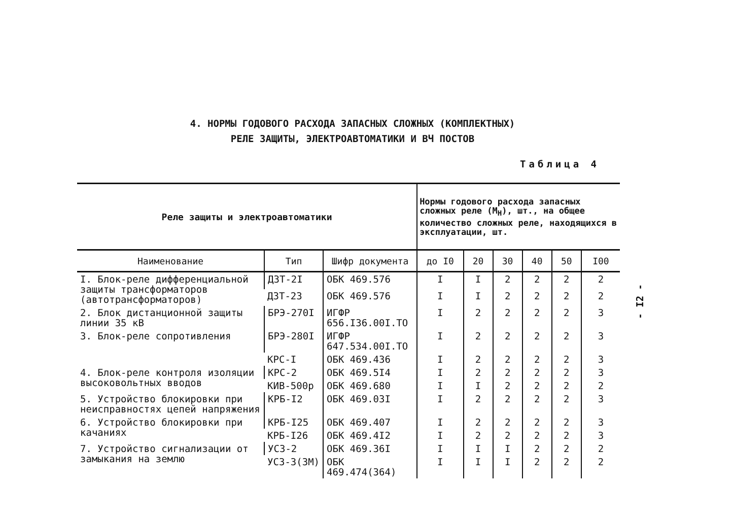4. НОРМЫ ГОДОВОГО РАСХОДА ЗАПАСНЫХ СЛОЖНЫХ (КОМПЛЕКТНЫХ)
РЕЛЕ ЗАЩИТЫ, ЭЛЕКТРОАВТОМАТИКИ И ВЧ ПОСТОВ
Таблица 4
- I2 -
| Реле защиты и электроавтоматики | | | Нормы годового расхода запасных сложных реле (М<sub>Н</sub>), шт., на общее количество сложных реле, находящихся в эксплуатации, шт. | | | | | |
| --- | --- | --- | --- | --- | --- | --- | --- | --- |
| Наименование | Тип | Шифр документа | до I0 | 20 | 30 | 40 | 50 | I00 |
| I. Блок-реле дифференциальной защиты трансформаторов (автотрансформаторов) | ДЗТ-2I | ОБК 469.576 | I | I | 2 | 2 | 2 | 2 |
| | ДЗТ-23 | ОБК 469.576 | I | I | 2 | 2 | 2 | 2 |
| 2. Блок дистанционной защиты линии 35 кВ | БРЭ-270I | ИГФР 656.I36.00I.ТО | I | 2 | 2 | 2 | 2 | 3 |
| 3. Блок-реле сопротивления | БРЭ-280I | ИГФР 647.534.00I.ТО | I | 2 | 2 | 2 | 2 | 3 |
| | КРС-I | ОБК 469.436 | I | 2 | 2 | 2 | 2 | 3 |
| 4. Блок-реле контроля изоляции высоковольтных вводов | КРС-2 | ОБК 469.5I4 | I | 2 | 2 | 2 | 2 | 3 |
| | КИВ-500р | ОБК 469.680 | I | I | 2 | 2 | 2 | 2 |
| 5. Устройство блокировки при неисправностях цепей напряжения | КРБ-I2 | ОБК 469.03I | I | 2 | 2 | 2 | 2 | 3 |
| 6. Устройство блокировки при качаниях | КРБ-I25 | ОБК 469.407 | I | 2 | 2 | 2 | 2 | 3 |
| | КРБ-I26 | ОБК 469.4I2 | I | 2 | 2 | 2 | 2 | 3 |
| 7. Устройство сигнализации от замыкания на землю | УСЗ-2 | ОБК 469.36I | I | I | I | 2 | 2 | 2 |
| | УСЗ-3(3М) | ОБК 469.474(364) | I | I | I | 2 | 2 | 2 |